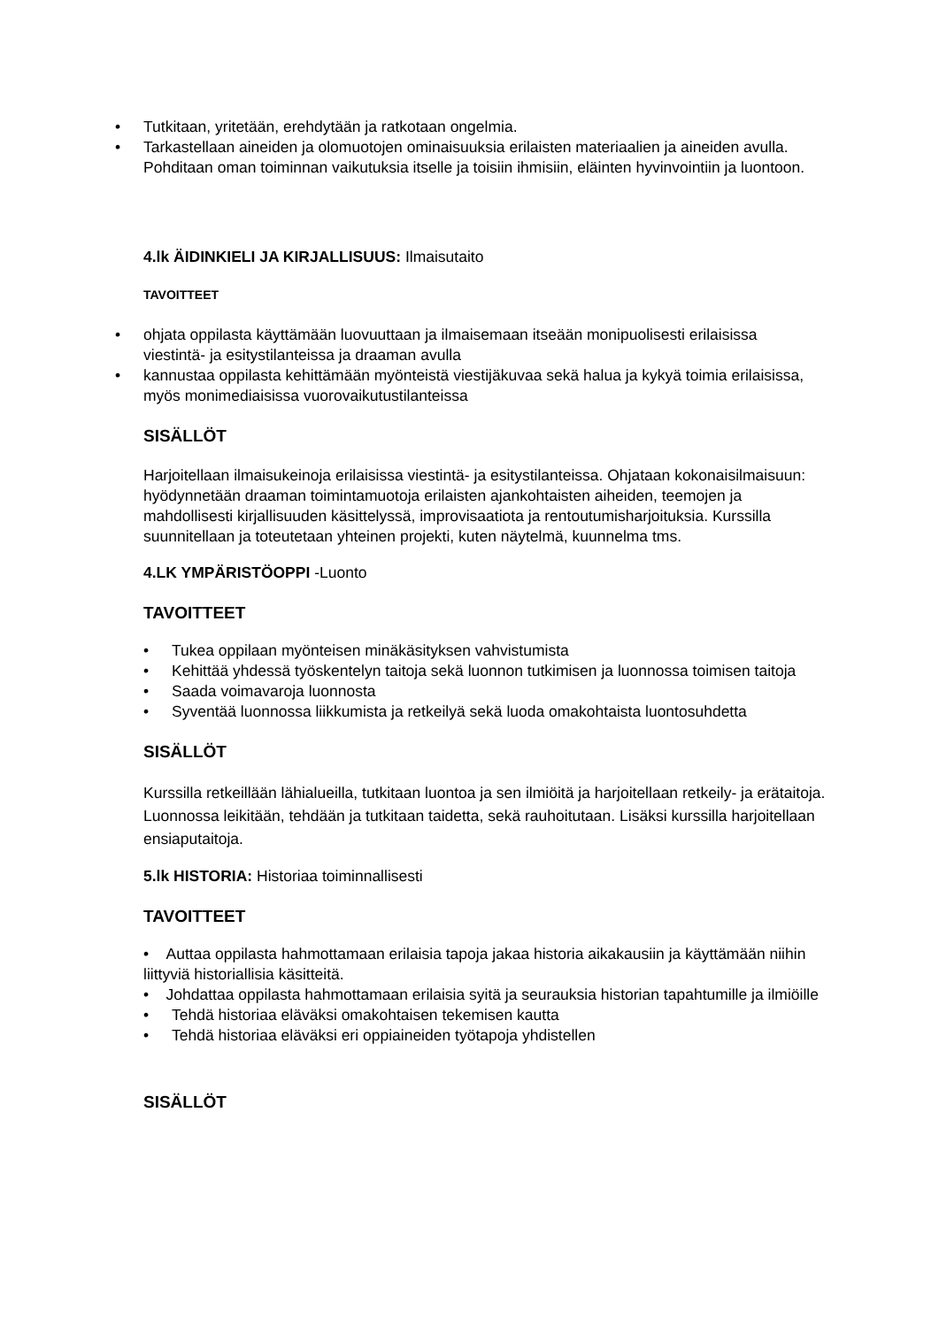• Tutkitaan, yritetään, erehdytään ja ratkotaan ongelmia.
• Tarkastellaan aineiden ja olomuotojen ominaisuuksia erilaisten materiaalien ja aineiden avulla. Pohditaan oman toiminnan vaikutuksia itselle ja toisiin ihmisiin, eläinten hyvinvointiin ja luontoon.
4.lk ÄIDINKIELI JA KIRJALLISUUS: Ilmaisutaito
TAVOITTEET
• ohjata oppilasta käyttämään luovuuttaan ja ilmaisemaan itseään monipuolisesti erilaisissa viestintä- ja esitystilanteissa ja draaman avulla
• kannustaa oppilasta kehittämään myönteistä viestijäkuvaa sekä halua ja kykyä toimia erilaisissa, myös monimediaisissa vuorovaikutustilanteissa
SISÄLLÖT
Harjoitellaan ilmaisukeinoja erilaisissa viestintä- ja esitystilanteissa. Ohjataan kokonaisilmaisuun: hyödynnetään draaman toimintamuotoja erilaisten ajankohtaisten aiheiden, teemojen ja mahdollisesti kirjallisuuden käsittelyssä, improvisaatiota ja rentoutumisharjoituksia. Kurssilla suunnitellaan ja toteutetaan yhteinen projekti, kuten näytelmä, kuunnelma tms.
4.LK YMPÄRISTÖOPPI -Luonto
TAVOITTEET
• Tukea oppilaan myönteisen minäkäsityksen vahvistumista
• Kehittää yhdessä työskentelyn taitoja sekä luonnon tutkimisen ja luonnossa toimisen taitoja
• Saada voimavaroja luonnosta
• Syventää luonnossa liikkumista ja retkeilyä sekä luoda omakohtaista luontosuhdetta
SISÄLLÖT
Kurssilla retkeillään lähialueilla, tutkitaan luontoa ja sen ilmiöitä ja harjoitellaan retkeily- ja erätaitoja. Luonnossa leikitään, tehdään ja tutkitaan taidetta, sekä rauhoitutaan. Lisäksi kurssilla harjoitellaan ensiaputaitoja.
5.lk HISTORIA: Historiaa toiminnallisesti
TAVOITTEET
• Auttaa oppilasta hahmottamaan erilaisia tapoja jakaa historia aikakausiin ja käyttämään niihin liittyviä historiallisia käsitteitä.
• Johdattaa oppilasta hahmottamaan erilaisia syitä ja seurauksia historian tapahtumille ja ilmiöille
• Tehdä historiaa eläväksi omakohtaisen tekemisen kautta
• Tehdä historiaa eläväksi eri oppiaineiden työtapoja yhdistellen
SISÄLLÖT